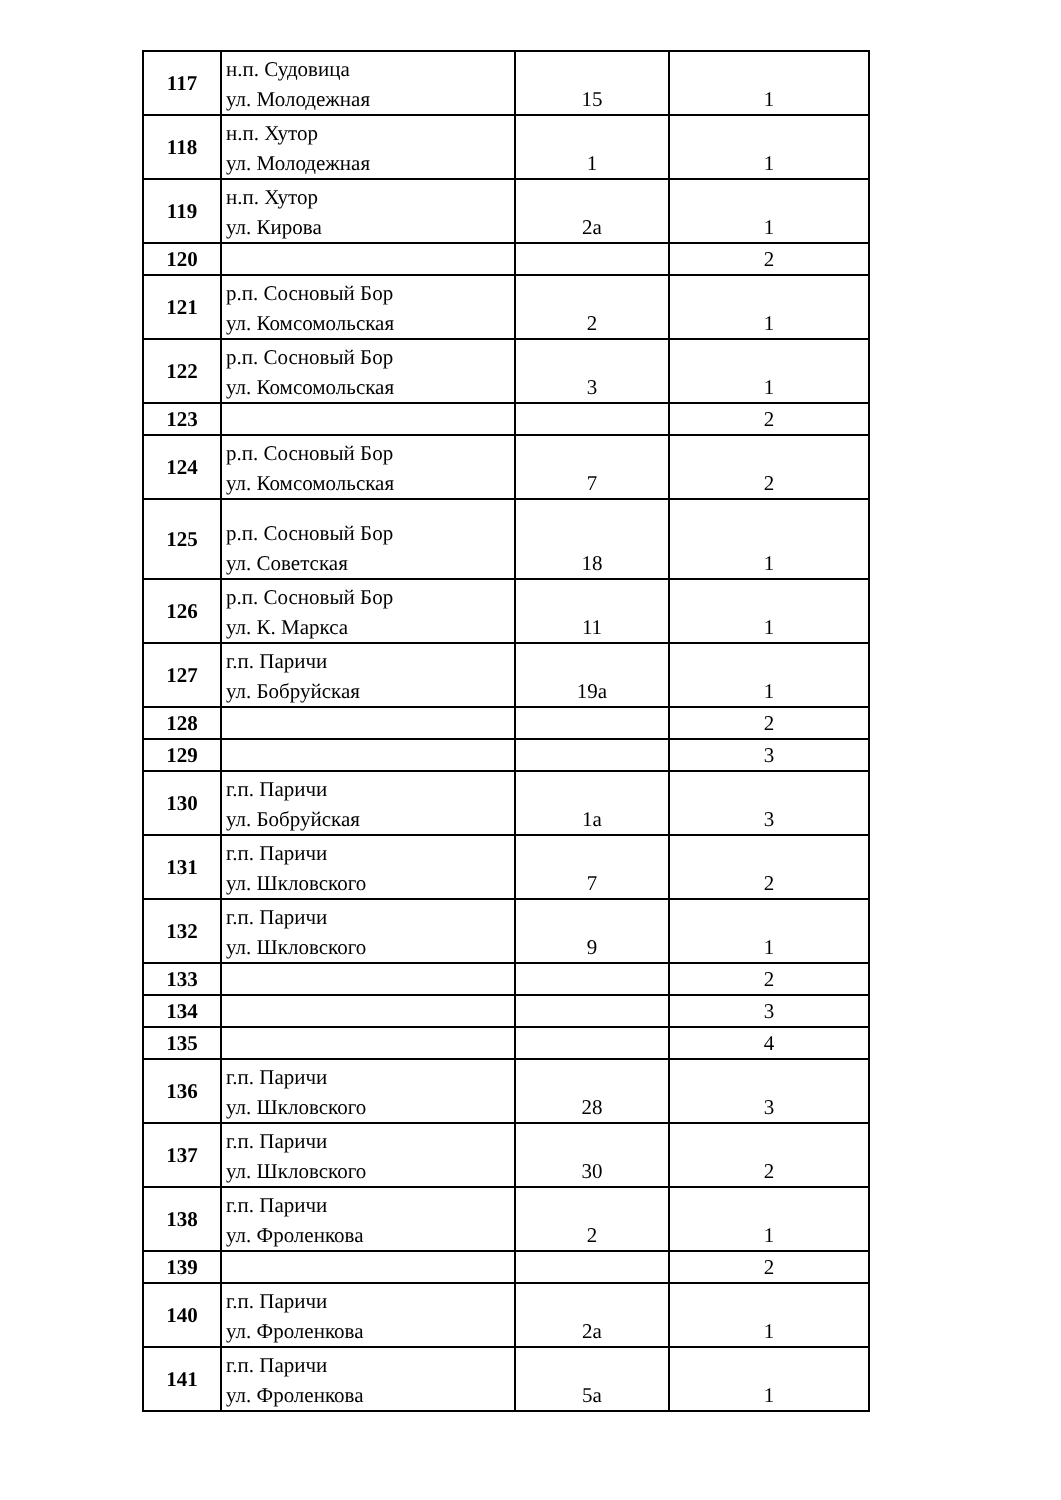| 117 | н.п. Судовица ул. Молодежная | 15 | 1 |
| 118 | н.п. Хутор ул. Молодежная | 1 | 1 |
| 119 | н.п. Хутор ул. Кирова | 2а | 1 |
| 120 | | | 2 |
| 121 | р.п. Сосновый Бор ул. Комсомольская | 2 | 1 |
| 122 | р.п. Сосновый Бор ул. Комсомольская | 3 | 1 |
| 123 | | | 2 |
| 124 | р.п. Сосновый Бор ул. Комсомольская | 7 | 2 |
| 125 | р.п. Сосновый Бор ул. Советская | 18 | 1 |
| 126 | р.п. Сосновый Бор ул. К. Маркса | 11 | 1 |
| 127 | г.п. Паричи ул. Бобруйская | 19а | 1 |
| 128 | | | 2 |
| 129 | | | 3 |
| 130 | г.п. Паричи ул. Бобруйская | 1а | 3 |
| 131 | г.п. Паричи ул. Шкловского | 7 | 2 |
| 132 | г.п. Паричи ул. Шкловского | 9 | 1 |
| 133 | | | 2 |
| 134 | | | 3 |
| 135 | | | 4 |
| 136 | г.п. Паричи ул. Шкловского | 28 | 3 |
| 137 | г.п. Паричи ул. Шкловского | 30 | 2 |
| 138 | г.п. Паричи ул. Фроленкова | 2 | 1 |
| 139 | | | 2 |
| 140 | г.п. Паричи ул. Фроленкова | 2а | 1 |
| 141 | г.п. Паричи ул. Фроленкова | 5а | 1 |